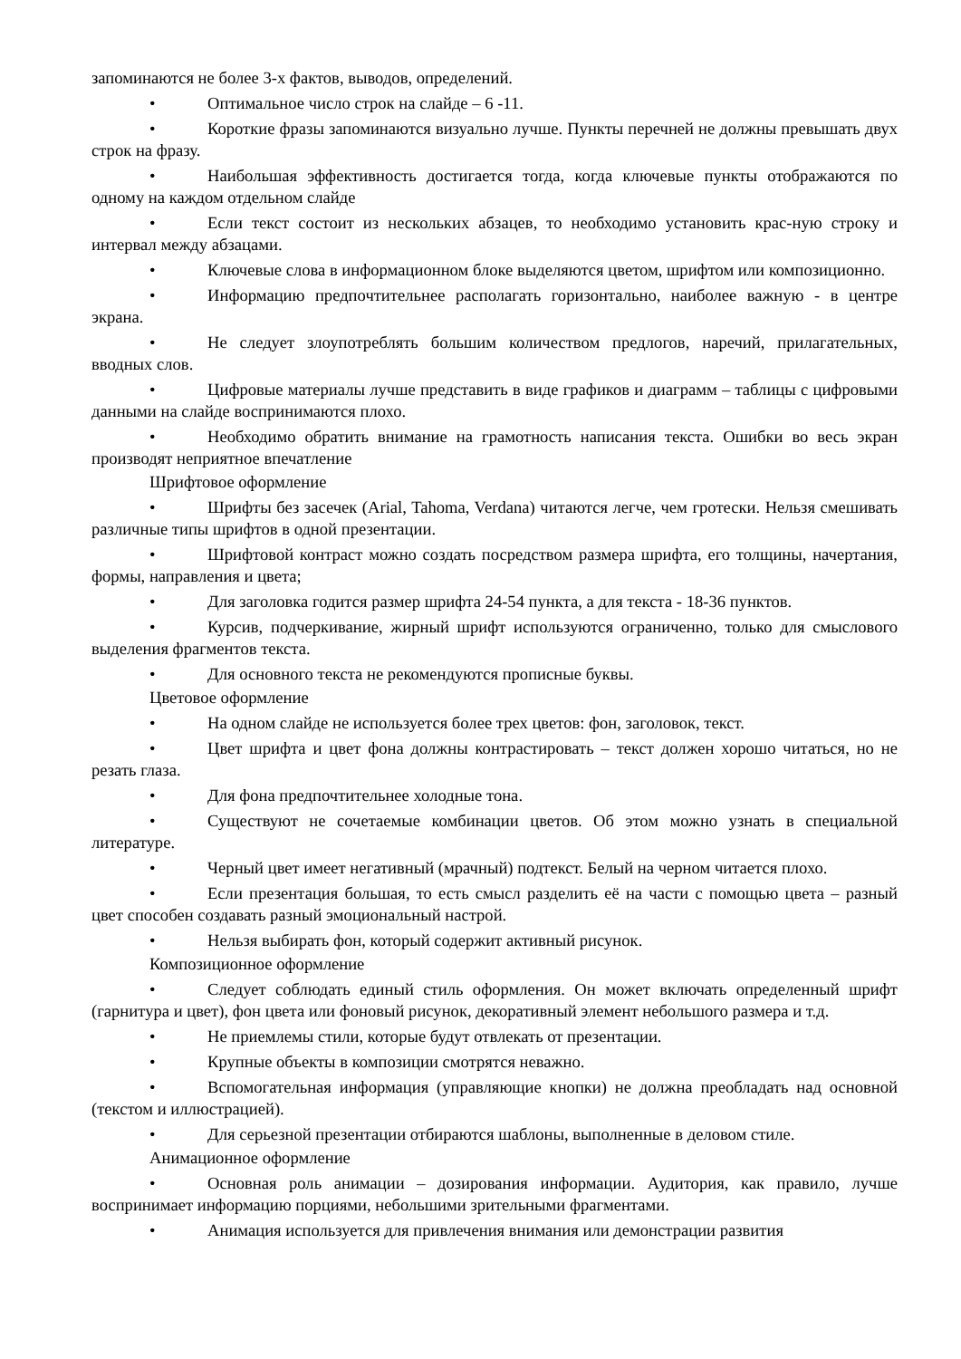запоминаются не более 3-х фактов, выводов, определений.
• Оптимальное число строк на слайде – 6 -11.
• Короткие фразы запоминаются визуально лучше. Пункты перечней не должны превышать двух строк на фразу.
• Наибольшая эффективность достигается тогда, когда ключевые пункты отображаются по одному на каждом отдельном слайде
• Если текст состоит из нескольких абзацев, то необходимо установить крас-ную строку и интервал между абзацами.
• Ключевые слова в информационном блоке выделяются цветом, шрифтом или композиционно.
• Информацию предпочтительнее располагать горизонтально, наиболее важную - в центре экрана.
• Не следует злоупотреблять большим количеством предлогов, наречий, прилагательных, вводных слов.
• Цифровые материалы лучше представить в виде графиков и диаграмм – таблицы с цифровыми данными на слайде воспринимаются плохо.
• Необходимо обратить внимание на грамотность написания текста. Ошибки во весь экран производят неприятное впечатление
Шрифтовое оформление
• Шрифты без засечек (Arial, Tahoma, Verdana) читаются легче, чем гротески. Нельзя смешивать различные типы шрифтов в одной презентации.
• Шрифтовой контраст можно создать посредством размера шрифта, его толщины, начертания, формы, направления и цвета;
• Для заголовка годится размер шрифта 24-54 пункта, а для текста - 18-36 пунктов.
• Курсив, подчеркивание, жирный шрифт используются ограниченно, только для смыслового выделения фрагментов текста.
• Для основного текста не рекомендуются прописные буквы.
Цветовое оформление
• На одном слайде не используется более трех цветов: фон, заголовок, текст.
• Цвет шрифта и цвет фона должны контрастировать – текст должен хорошо читаться, но не резать глаза.
• Для фона предпочтительнее холодные тона.
• Существуют не сочетаемые комбинации цветов. Об этом можно узнать в специальной литературе.
• Черный цвет имеет негативный (мрачный) подтекст. Белый на черном читается плохо.
• Если презентация большая, то есть смысл разделить её на части с помощью цвета – разный цвет способен создавать разный эмоциональный настрой.
• Нельзя выбирать фон, который содержит активный рисунок.
Композиционное оформление
• Следует соблюдать единый стиль оформления. Он может включать определенный шрифт (гарнитура и цвет), фон цвета или фоновый рисунок, декоративный элемент небольшого размера и т.д.
• Не приемлемы стили, которые будут отвлекать от презентации.
• Крупные объекты в композиции смотрятся неважно.
• Вспомогательная информация (управляющие кнопки) не должна преобладать над основной (текстом и иллюстрацией).
• Для серьезной презентации отбираются шаблоны, выполненные в деловом стиле.
Анимационное оформление
• Основная роль анимации – дозирования информации. Аудитория, как правило, лучше воспринимает информацию порциями, небольшими зрительными фрагментами.
• Анимация используется для привлечения внимания или демонстрации развития